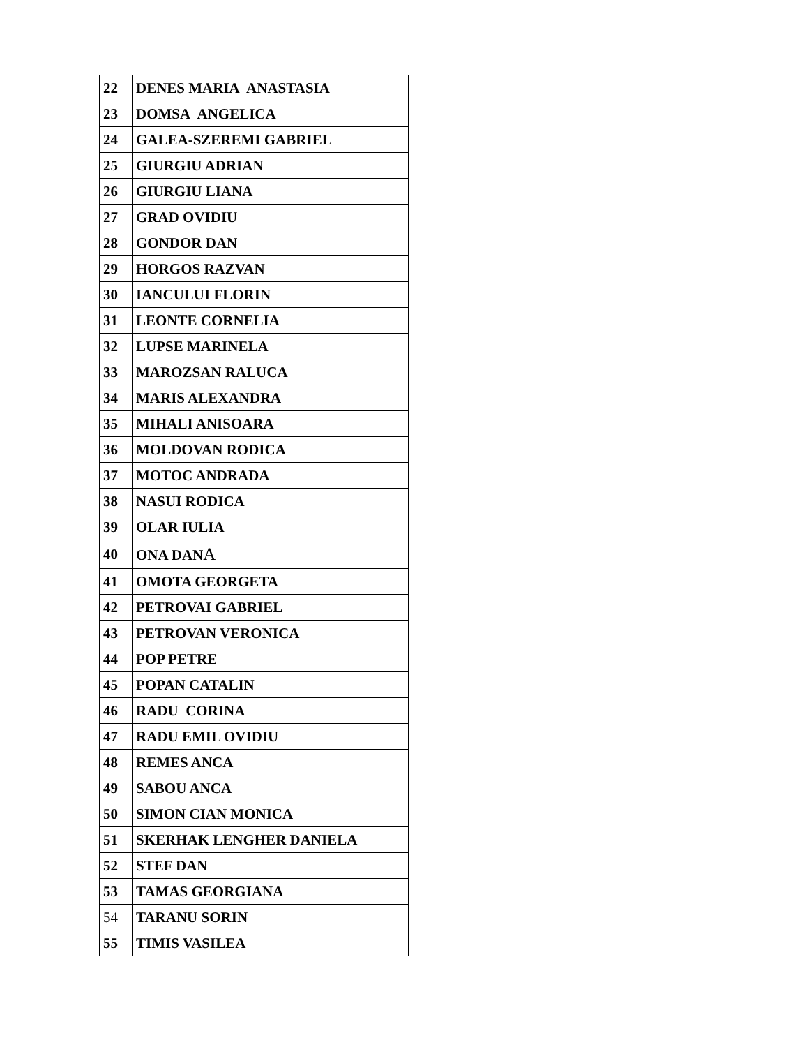| 22 | DENES MARIA ANASTASIA |
| 23 | DOMSA ANGELICA |
| 24 | GALEA-SZEREMI GABRIEL |
| 25 | GIURGIU ADRIAN |
| 26 | GIURGIU LIANA |
| 27 | GRAD OVIDIU |
| 28 | GONDOR DAN |
| 29 | HORGOS RAZVAN |
| 30 | IANCULUI FLORIN |
| 31 | LEONTE CORNELIA |
| 32 | LUPSE MARINELA |
| 33 | MAROZSAN RALUCA |
| 34 | MARIS ALEXANDRA |
| 35 | MIHALI ANISOARA |
| 36 | MOLDOVAN RODICA |
| 37 | MOTOC ANDRADA |
| 38 | NASUI RODICA |
| 39 | OLAR IULIA |
| 40 | ONA DAN A |
| 41 | OMOTA GEORGETA |
| 42 | PETROVAI GABRIEL |
| 43 | PETROVAN VERONICA |
| 44 | POP PETRE |
| 45 | POPAN CATALIN |
| 46 | RADU CORINA |
| 47 | RADU EMIL OVIDIU |
| 48 | REMES ANCA |
| 49 | SABOU ANCA |
| 50 | SIMON CIAN MONICA |
| 51 | SKERHAK LENGHER DANIELA |
| 52 | STEF DAN |
| 53 | TAMAS GEORGIANA |
| 54 | TARANU SORIN |
| 55 | TIMIS VASILEA |